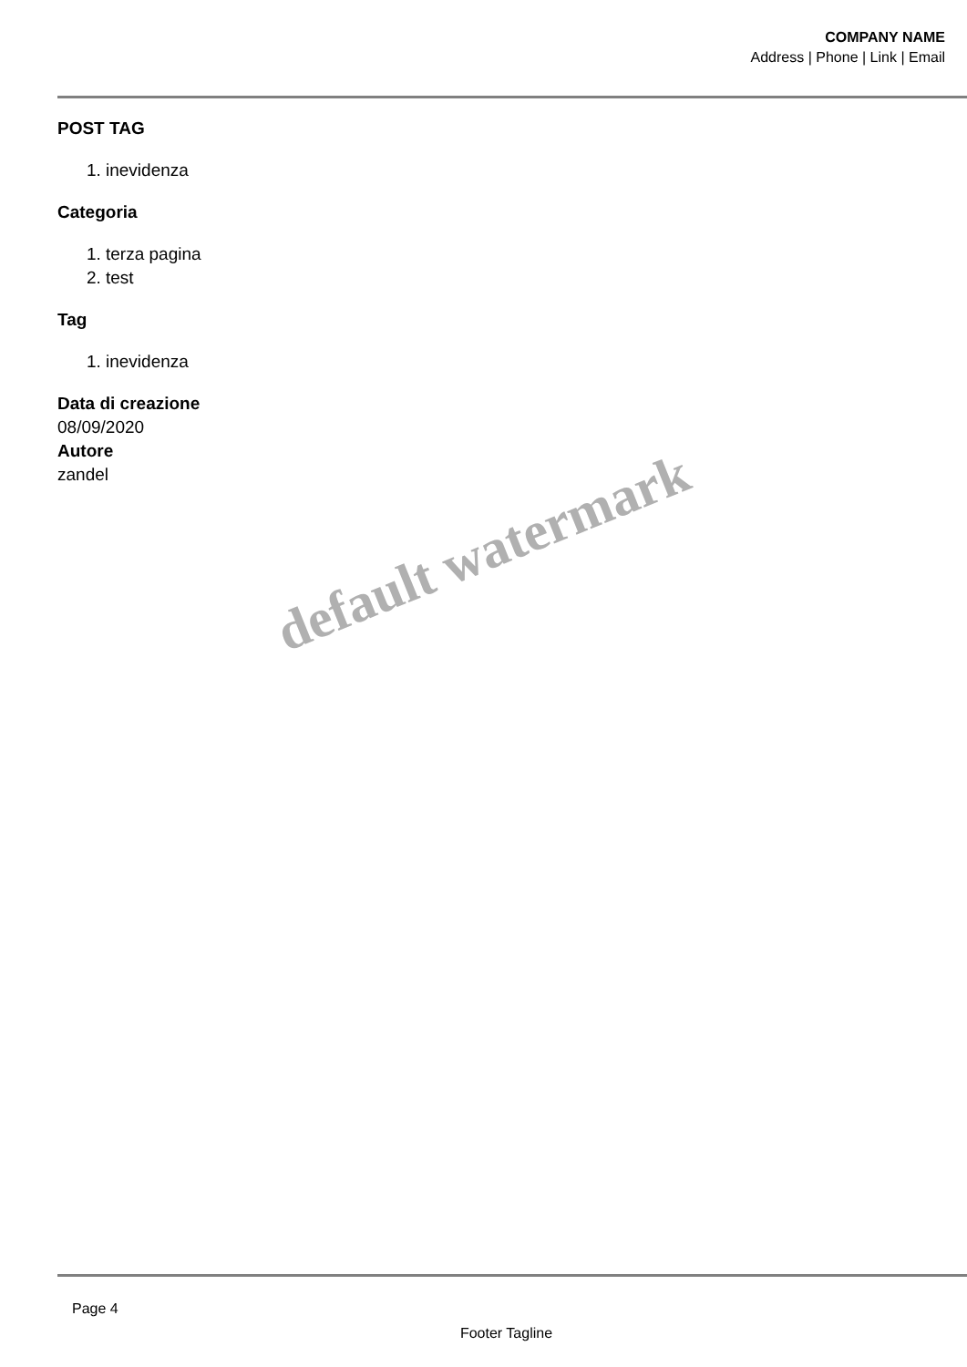COMPANY NAME
Address | Phone | Link | Email
POST TAG
1. inevidenza
Categoria
1. terza pagina
2. test
Tag
1. inevidenza
Data di creazione
08/09/2020
Autore
zandel
default watermark
Page 4
Footer Tagline